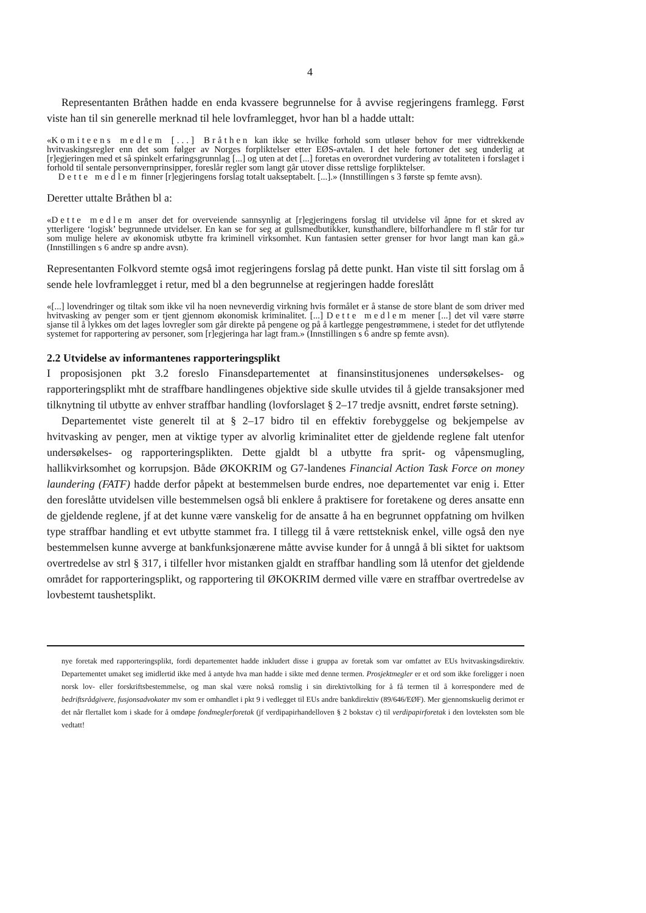4
Representanten Bråthen hadde en enda kvassere begrunnelse for å avvise regjeringens framlegg. Først viste han til sin generelle merknad til hele lovframlegget, hvor han bl a hadde uttalt:
«Komiteens medlem [...] Bråthen kan ikke se hvilke forhold som utløser behov for mer vidtrekkende hvitvaskingsregler enn det som følger av Norges forpliktelser etter EØS-avtalen. I det hele fortoner det seg underlig at [r]egjeringen med et så spinkelt erfaringsgrunnlag [...] og uten at det [...] foretas en overordnet vurdering av totaliteten i forslaget i forhold til sentale personvernprinsipper, foreslår regler som langt går utover disse rettslige forpliktelser.
Dette medlem finner [r]egjeringens forslag totalt uakseptabelt. [...].» (Innstillingen s 3 første sp femte avsn).
Deretter uttalte Bråthen bl a:
«Dette medlem anser det for overveiende sannsynlig at [r]egjeringens forslag til utvidelse vil åpne for et skred av ytterligere ‘logisk’ begrunnede utvidelser. En kan se for seg at gullsmedbutikker, kunsthandlere, bilforhandlere m fl står for tur som mulige helere av økonomisk utbytte fra kriminell virksomhet. Kun fantasien setter grenser for hvor langt man kan gå.» (Innstillingen s 6 andre sp andre avsn).
Representanten Folkvord stemte også imot regjeringens forslag på dette punkt. Han viste til sitt forslag om å sende hele lovframlegget i retur, med bl a den begrunnelse at regjeringen hadde foreslått
«[...] lovendringer og tiltak som ikke vil ha noen nevneverdig virkning hvis formålet er å stanse de store blant de som driver med hvitvasking av penger som er tjent gjennom økonomisk kriminalitet. [...] Dette medlem mener [...] det vil være større sjanse til å lykkes om det lages lovregler som går direkte på pengene og på å kartlegge pengestrømmene, i stedet for det utflytende systemet for rapportering av personer, som [r]egjeringa har lagt fram.» (Innstillingen s 6 andre sp femte avsn).
2.2 Utvidelse av informantenes rapporteringsplikt
I proposisjonen pkt 3.2 foreslo Finansdepartementet at finansinstitusjonenes undersøkelses- og rapporteringsplikt mht de straffbare handlingenes objektive side skulle utvides til å gjelde transaksjoner med tilknytning til utbytte av enhver straffbar handling (lovforslaget § 2–17 tredje avsnitt, endret første setning).
Departementet viste generelt til at § 2–17 bidro til en effektiv forebyggelse og bekjempelse av hvitvasking av penger, men at viktige typer av alvorlig kriminalitet etter de gjeldende reglene falt utenfor undersøkelses- og rapporteringsplikten. Dette gjaldt bl a utbytte fra sprit- og våpensmugling, hallikvirksomhet og korrupsjon. Både ØKOKRIM og G7-landenes Financial Action Task Force on money laundering (FATF) hadde derfor påpekt at bestemmelsen burde endres, noe departementet var enig i. Etter den foreslåtte utvidelsen ville bestemmelsen også bli enklere å praktisere for foretakene og deres ansatte enn de gjeldende reglene, jf at det kunne være vanskelig for de ansatte å ha en begrunnet oppfatning om hvilken type straffbar handling et evt utbytte stammet fra. I tillegg til å være rettsteknisk enkel, ville også den nye bestemmelsen kunne avverge at bankfunksjonærene måtte avvise kunder for å unngå å bli siktet for uaktsom overtredelse av strl § 317, i tilfeller hvor mistanken gjaldt en straffbar handling som lå utenfor det gjeldende området for rapporteringsplikt, og rapportering til ØKOKRIM dermed ville være en straffbar overtredelse av lovbestemt taushetsplikt.
nye foretak med rapporteringsplikt, fordi departementet hadde inkludert disse i gruppa av foretak som var omfattet av EUs hvitvaskingsdirektiv. Departementet umaket seg imidlertid ikke med å antyde hva man hadde i sikte med denne termen. Prosjektmegler er et ord som ikke foreligger i noen norsk lov- eller forskriftsbestemmelse, og man skal være nokså romslig i sin direktivtolking for å få termen til å korrespondere med de bedriftsrådgivere, fusjonsadvokater mv som er omhandlet i pkt 9 i vedlegget til EUs andre bankdirektiv (89/646/EØF). Mer gjennomskuelig derimot er det når flertallet kom i skade for å omdøpe fondmeglerforetak (jf verdipapirhandelloven § 2 bokstav c) til verdipapirforetak i den lovteksten som ble vedtatt!